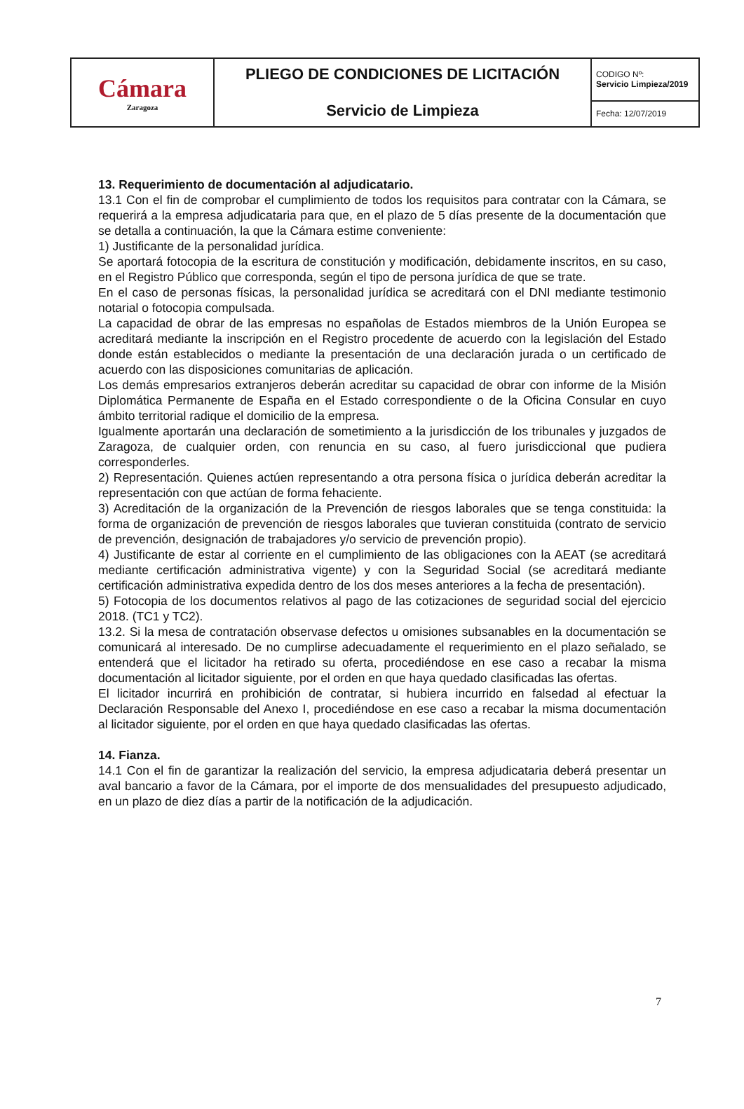| Cámara Zaragoza | PLIEGO DE CONDICIONES DE LICITACIÓN Servicio de Limpieza | CODIGO Nº: Servicio Limpieza/2019 |
| | | Fecha: 12/07/2019 |
13. Requerimiento de documentación al adjudicatario.
13.1 Con el fin de comprobar el cumplimiento de todos los requisitos para contratar con la Cámara, se requerirá a la empresa adjudicataria para que, en el plazo de 5 días presente de la documentación que se detalla a continuación, la que la Cámara estime conveniente:
1) Justificante de la personalidad jurídica.
Se aportará fotocopia de la escritura de constitución y modificación, debidamente inscritos, en su caso, en el Registro Público que corresponda, según el tipo de persona jurídica de que se trate.
En el caso de personas físicas, la personalidad jurídica se acreditará con el DNI mediante testimonio notarial o fotocopia compulsada.
La capacidad de obrar de las empresas no españolas de Estados miembros de la Unión Europea se acreditará mediante la inscripción en el Registro procedente de acuerdo con la legislación del Estado donde están establecidos o mediante la presentación de una declaración jurada o un certificado de acuerdo con las disposiciones comunitarias de aplicación.
Los demás empresarios extranjeros deberán acreditar su capacidad de obrar con informe de la Misión Diplomática Permanente de España en el Estado correspondiente o de la Oficina Consular en cuyo ámbito territorial radique el domicilio de la empresa.
Igualmente aportarán una declaración de sometimiento a la jurisdicción de los tribunales y juzgados de Zaragoza, de cualquier orden, con renuncia en su caso, al fuero jurisdiccional que pudiera corresponderles.
2) Representación. Quienes actúen representando a otra persona física o jurídica deberán acreditar la representación con que actúan de forma fehaciente.
3) Acreditación de la organización de la Prevención de riesgos laborales que se tenga constituida: la forma de organización de prevención de riesgos laborales que tuvieran constituida (contrato de servicio de prevención, designación de trabajadores y/o servicio de prevención propio).
4) Justificante de estar al corriente en el cumplimiento de las obligaciones con la AEAT (se acreditará mediante certificación administrativa vigente) y con la Seguridad Social (se acreditará mediante certificación administrativa expedida dentro de los dos meses anteriores a la fecha de presentación).
5) Fotocopia de los documentos relativos al pago de las cotizaciones de seguridad social del ejercicio 2018. (TC1 y TC2).
13.2. Si la mesa de contratación observase defectos u omisiones subsanables en la documentación se comunicará al interesado. De no cumplirse adecuadamente el requerimiento en el plazo señalado, se entenderá que el licitador ha retirado su oferta, procediéndose en ese caso a recabar la misma documentación al licitador siguiente, por el orden en que haya quedado clasificadas las ofertas.
El licitador incurrirá en prohibición de contratar, si hubiera incurrido en falsedad al efectuar la Declaración Responsable del Anexo I, procediéndose en ese caso a recabar la misma documentación al licitador siguiente, por el orden en que haya quedado clasificadas las ofertas.
14. Fianza.
14.1 Con el fin de garantizar la realización del servicio, la empresa adjudicataria deberá presentar un aval bancario a favor de la Cámara, por el importe de dos mensualidades del presupuesto adjudicado, en un plazo de diez días a partir de la notificación de la adjudicación.
7